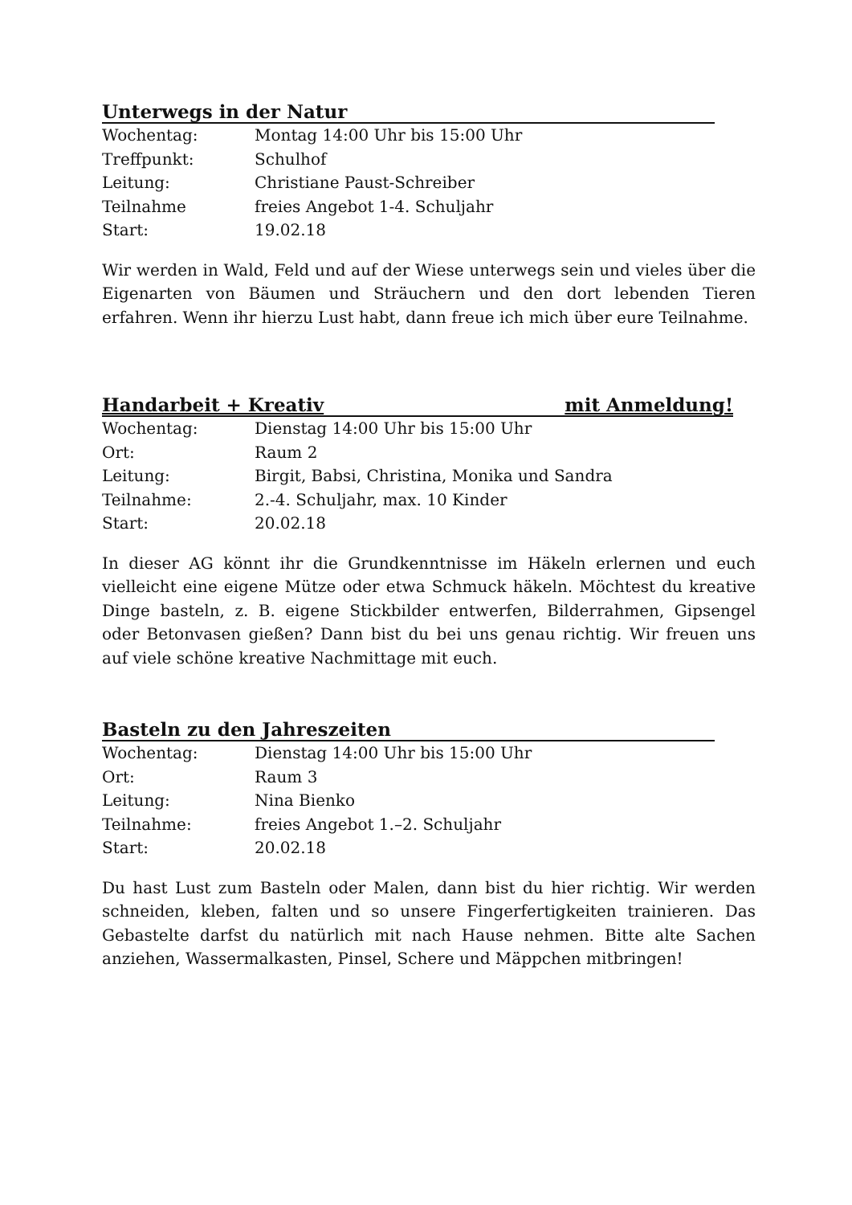Unterwegs in der Natur
Wochentag: Montag 14:00 Uhr bis 15:00 Uhr
Treffpunkt: Schulhof
Leitung: Christiane Paust-Schreiber
Teilnahme freies Angebot 1-4. Schuljahr
Start: 19.02.18
Wir werden in Wald, Feld und auf der Wiese unterwegs sein und vieles über die Eigenarten von Bäumen und Sträuchern und den dort lebenden Tieren erfahren. Wenn ihr hierzu Lust habt, dann freue ich mich über eure Teilnahme.
Handarbeit + Kreativ mit Anmeldung!
Wochentag: Dienstag 14:00 Uhr bis 15:00 Uhr
Ort: Raum 2
Leitung: Birgit, Babsi, Christina, Monika und Sandra
Teilnahme: 2.-4. Schuljahr, max. 10 Kinder
Start: 20.02.18
In dieser AG könnt ihr die Grundkenntnisse im Häkeln erlernen und euch vielleicht eine eigene Mütze oder etwa Schmuck häkeln. Möchtest du kreative Dinge basteln, z. B. eigene Stickbilder entwerfen, Bilderrahmen, Gipsengel oder Betonvasen gießen? Dann bist du bei uns genau richtig. Wir freuen uns auf viele schöne kreative Nachmittage mit euch.
Basteln zu den Jahreszeiten
Wochentag: Dienstag 14:00 Uhr bis 15:00 Uhr
Ort: Raum 3
Leitung: Nina Bienko
Teilnahme: freies Angebot 1.–2. Schuljahr
Start: 20.02.18
Du hast Lust zum Basteln oder Malen, dann bist du hier richtig. Wir werden schneiden, kleben, falten und so unsere Fingerfertigkeiten trainieren. Das Gebastelte darfst du natürlich mit nach Hause nehmen. Bitte alte Sachen anziehen, Wassermalkasten, Pinsel, Schere und Mäppchen mitbringen!